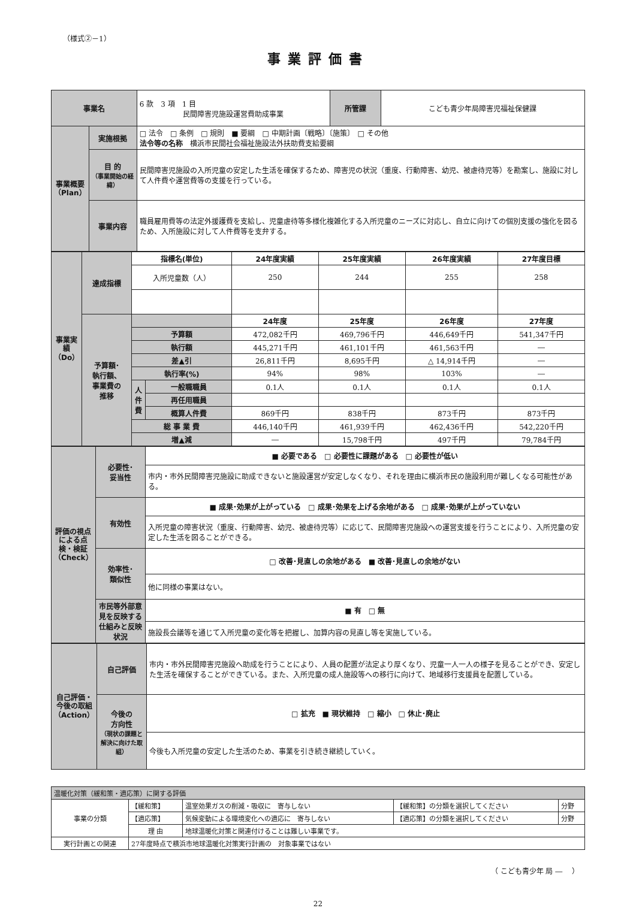（様式②－1）
事業評価書
| 事業名 | | 6 款 3 項 1 目 民間障害児施設運営費助成事業 | 所管課 | こども青少年局障害児福祉保健課 |
| 事業概要（Plan） | 実施根拠 | □ 法令 □ 条例 □ 規則 ■ 要綱 □ 中期計画〔戦略〕〔施策〕 □ その他 法令等の名称 横浜市民間社会福祉施設法外扶助費支給要綱 | | |
| | 目 的 （事業開始の経緯） | 民間障害児施設の入所児童の安定した生活を確保するため、障害児の状況（重度、行動障害、幼児、被虐待児等）を勘案し、施設に対して人件費や運営費等の支援を行っている。 | | |
| | 事業内容 | 職員雇用費等の法定外援護費を支給し、児童虐待等多様化複雑化する入所児童のニーズに対応し、自立に向けての個別支援の強化を図るため、入所施設に対して人件費等を支弁する。 | | |
| 事業実績（Do） | 達成指標 | 指標名(単位) | | 24年度実績 | 25年度実績 | 26年度実績 | 27年度目標 |
| | | 入所児童数（人） | | 250 | 244 | 255 | 258 |
| | 予算額･ 執行額、 事業費の 推移 | | | 24年度 | 25年度 | 26年度 | 27年度 |
| | | 予算額 | | 472,082千円 | 469,796千円 | 446,649千円 | 541,347千円 |
| | | 執行額 | | 445,271千円 | 461,101千円 | 461,563千円 | ― |
| | | 差▲引 | | 26,811千円 | 8,695千円 | △ 14,914千円 | ― |
| | | 執行率(%) | | 94% | 98% | 103% | ― |
| | | 人件費 | 一般職職員 | 0.1人 | 0.1人 | 0.1人 | 0.1人 |
| | | | 再任用職員 | | | | |
| | | | 概算人件費 | 869千円 | 838千円 | 873千円 | 873千円 |
| | | 総 事 業 費 | | 446,140千円 | 461,939千円 | 462,436千円 | 542,220千円 |
| | | 増▲減 | | ― | 15,798千円 | 497千円 | 79,784千円 |
| 評価の視点による点検・検証（Check） | 必要性･ 妥当性 | ■ 必要である □ 必要性に課題がある □ 必要性が低い |
| | | 市内・市外民間障害児施設に助成できないと施設運営が安定しなくなり、それを理由に横浜市民の施設利用が難しくなる可能性がある。 |
| | 有効性 | ■ 成果･効果が上がっている □ 成果･効果を上げる余地がある □ 成果･効果が上がっていない |
| | | 入所児童の障害状況（重度、行動障害、幼児、被虐待児等）に応じて、民間障害児施設への運営支援を行うことにより、入所児童の安定した生活を図ることができる。 |
| | 効率性･ 類似性 | □ 改善･見直しの余地がある ■ 改善･見直しの余地がない |
| | | 他に同様の事業はない。 |
| | 市民等外部意見を反映する仕組みと反映状況 | ■ 有 □ 無 |
| | | 施設長会議等を通じて入所児童の変化等を把握し、加算内容の見直し等を実施している。 |
| 自己評価・今後の取組（Action） | 自己評価 | 市内・市外民間障害児施設へ助成を行うことにより、人員の配置が法定より厚くなり、児童一人一人の様子を見ることができ、安定した生活を確保することができている。また、入所児童の成人施設等への移行に向けて、地域移行支援員を配置している。 |
| | 今後の 方向性 （現状の課題と解決に向けた取組） | □ 拡充 ■ 現状維持 □ 縮小 □ 休止･廃止 |
| | | 今後も入所児童の安定した生活のため、事業を引き続き継続していく。 |
| 温暖化対策（緩和策・適応策）に関する評価 | | | | |
| 事業の分類 | 【緩和策】 | 温室効果ガスの削減・吸収に 寄与しない | 【緩和策】の分類を選択してください | 分野 |
| | 【適応策】 | 気候変動による環境変化への適応に 寄与しない | 【適応策】の分類を選択してください | 分野 |
| | 理 由 | 地球温暖化対策と関連付けることは難しい事業です。 | | |
| 実行計画との関連 | 27年度時点で横浜市地球温暖化対策実行計画の 対象事業ではない | | | |
（ こども青少年 局 ―　 ）
22